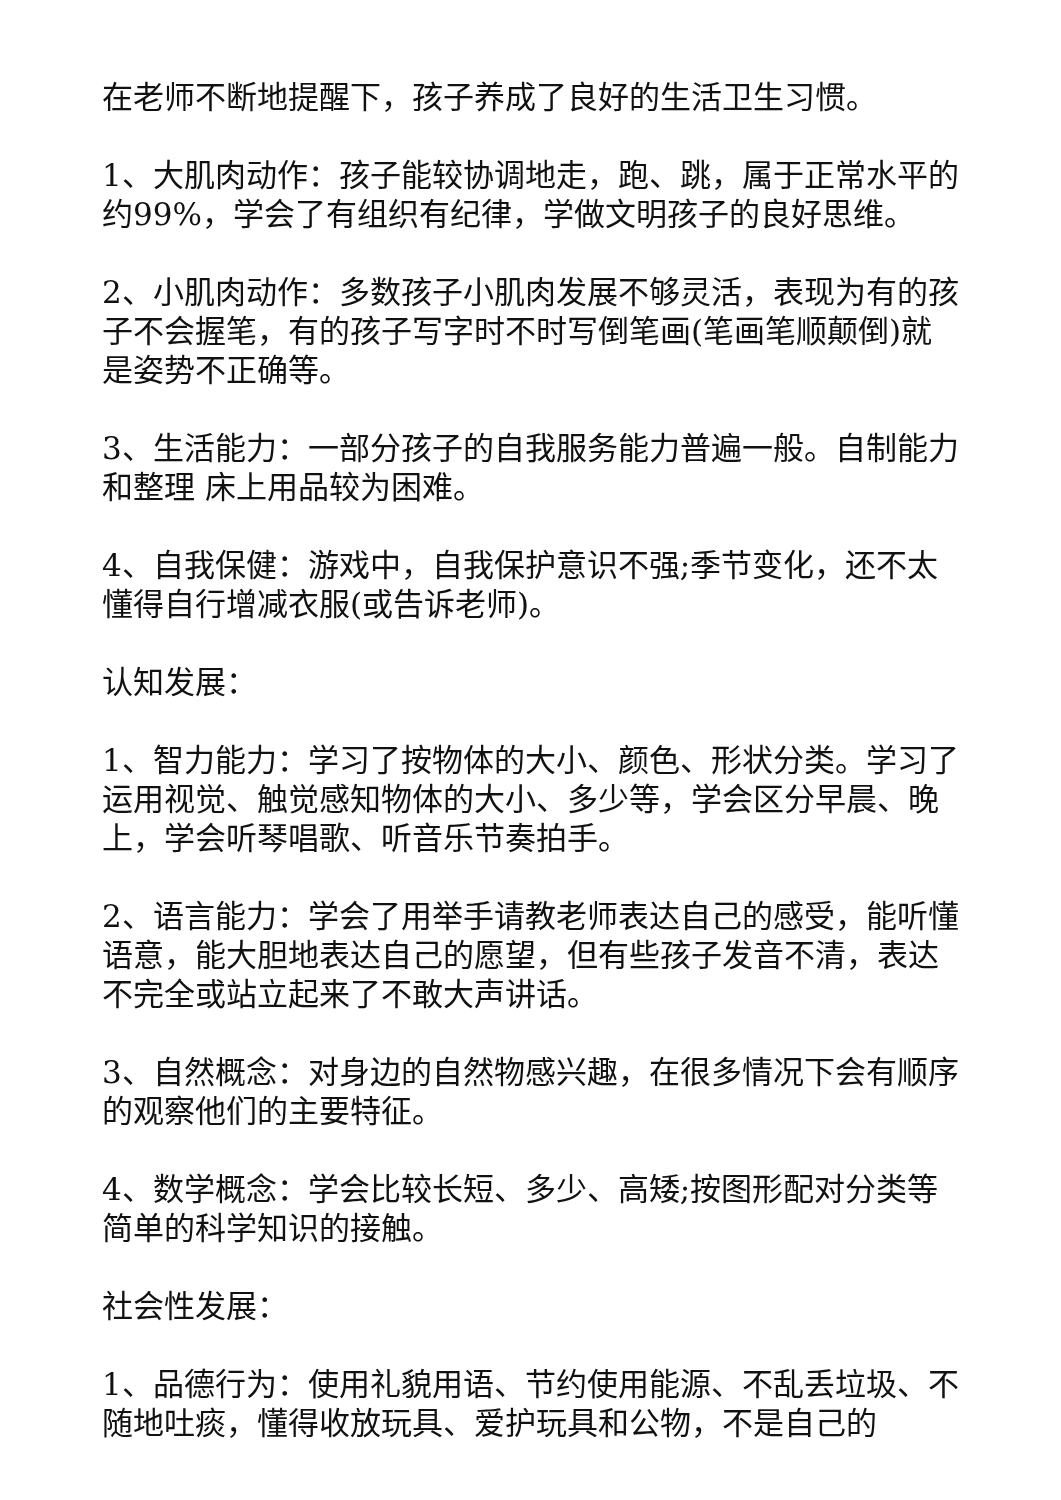在老师不断地提醒下，孩子养成了良好的生活卫生习惯。
1、大肌肉动作：孩子能较协调地走，跑、跳，属于正常水平的约99%，学会了有组织有纪律，学做文明孩子的良好思维。
2、小肌肉动作：多数孩子小肌肉发展不够灵活，表现为有的孩子不会握笔，有的孩子写字时不时写倒笔画(笔画笔顺颠倒)就是姿势不正确等。
3、生活能力：一部分孩子的自我服务能力普遍一般。自制能力和整理 床上用品较为困难。
4、自我保健：游戏中，自我保护意识不强;季节变化，还不太懂得自行增减衣服(或告诉老师)。
认知发展：
1、智力能力：学习了按物体的大小、颜色、形状分类。学习了运用视觉、触觉感知物体的大小、多少等，学会区分早晨、晚上，学会听琴唱歌、听音乐节奏拍手。
2、语言能力：学会了用举手请教老师表达自己的感受，能听懂语意，能大胆地表达自己的愿望，但有些孩子发音不清，表达不完全或站立起来了不敢大声讲话。
3、自然概念：对身边的自然物感兴趣，在很多情况下会有顺序的观察他们的主要特征。
4、数学概念：学会比较长短、多少、高矮;按图形配对分类等简单的科学知识的接触。
社会性发展：
1、品德行为：使用礼貌用语、节约使用能源、不乱丢垃圾、不随地吐痰，懂得收放玩具、爱护玩具和公物，不是自己的